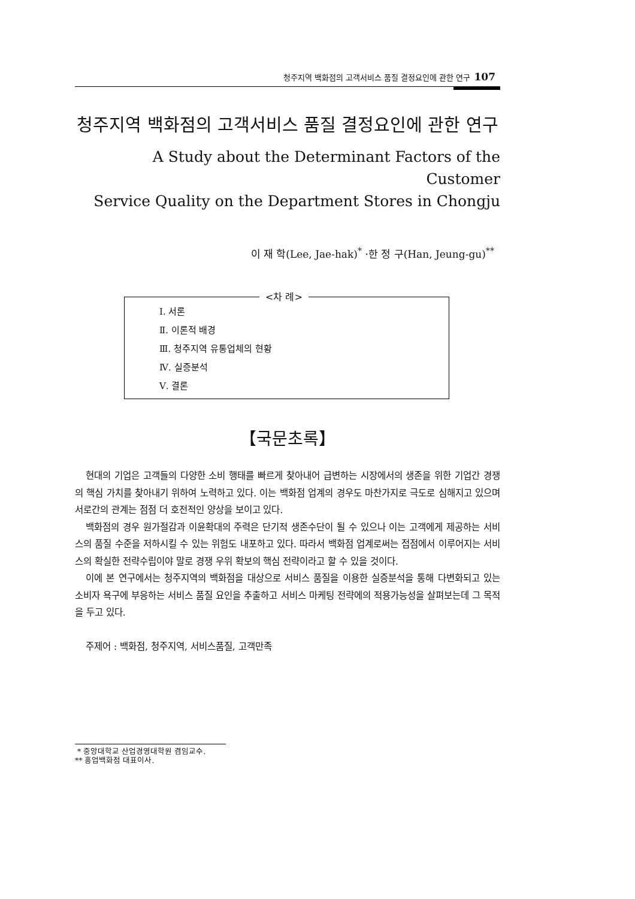청주지역 백화점의 고객서비스 품질 결정요인에 관한 연구 107
청주지역 백화점의 고객서비스 품질 결정요인에 관한 연구
A Study about the Determinant Factors of the Customer
Service Quality on the Department Stores in Chongju
이 재 학(Lee, Jae-hak)<sup>*</sup> ·한 정 구(Han, Jeung-gu)<sup>**</sup>
<차 례>
Ⅰ. 서론
Ⅱ. 이론적 배경
Ⅲ. 청주지역 유통업체의 현황
Ⅳ. 실증분석
Ⅴ. 결론
【국문초록】
현대의 기업은 고객들의 다양한 소비 행태를 빠르게 찾아내어 급변하는 시장에서의 생존을 위한 기업간 경쟁의 핵심 가치를 찾아내기 위하여 노력하고 있다. 이는 백화점 업계의 경우도 마찬가지로 극도로 심해지고 있으며 서로간의 관계는 점점 더 호전적인 양상을 보이고 있다.
백화점의 경우 원가절감과 이윤확대의 주력은 단기적 생존수단이 될 수 있으나 이는 고객에게 제공하는 서비스의 품질 수준을 저하시킬 수 있는 위험도 내포하고 있다. 따라서 백화점 업계로써는 접점에서 이루어지는 서비스의 확실한 전략수립이야 말로 경쟁 우위 확보의 핵심 전략이라고 할 수 있을 것이다.
이에 본 연구에서는 청주지역의 백화점을 대상으로 서비스 품질을 이용한 실증분석을 통해 다변화되고 있는 소비자 욕구에 부응하는 서비스 품질 요인을 추출하고 서비스 마케팅 전략에의 적용가능성을 살펴보는데 그 목적을 두고 있다.
주제어 : 백화점, 청주지역, 서비스품질, 고객만족
* 중앙대학교 산업경영대학원 겸임교수.
** 흥업백화점 대표이사.